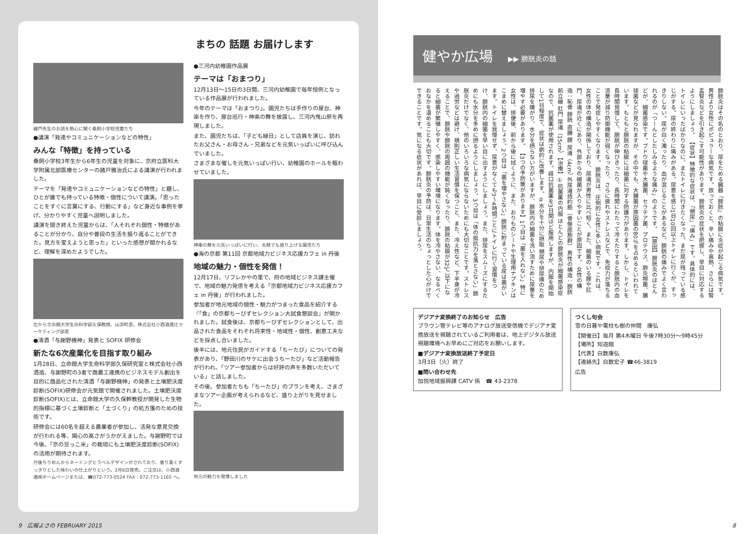まちの 話題 お届けします
諸戸先生のお話を熱心に聞く桑飼小学校児童たち
●講演「発達やコミュニケーションなどの特性」
みんな「特徴」を持っている
桑飼小学校3年生から6年生の児童を対象に、京府立医科大学附属北部医療センターの諸戸雅治氏による講演が行われました。
テーマを「発達やコミュニケーションなどの特性」と題し、ひとが誰でも持っている特徴・個性について講演。「思ったことをすぐに言葉にする、行動にする」など身近な事例を挙げ、分かりやすく児童へ説明しました。
講演を聞き終えた児童からは、「人それぞれ個性・特徴があることが分かり、自分や普段の生活を振り返ることができた。見方を変えようと思った」といった感想が聞かれるなど、理解を深めたようでした。
左から立命館大学生命科学部久保教授、山添町長、株式会社小西酒造辻マーケティング部長
●清酒「与謝野機神」発表と SOFIX 研修会
新たな6次産業化を目指す取り組み
1月28日、立命館大学生命科学部久保研究室と株式会社小西酒造、与謝野町の3者で商農工連携のビジネスモデル創出を目的に商品化された清酒「与謝野機神」の発表と土壌肥沃度診断(SOFIX)研修会が元気館で開催されました。土壌肥沃度診断(SOFIX)とは、立命館大学の久保幹教授が開発した生物的指標に基づく土壌診断と「土づくり」の処方箋のための技術です。
研修会には60名を超える農業者が参加し、活発な意見交換が行われる等、関心の高さがうかがえました。与謝野町では今後、「京の豆っこ米」の栽培にも土壌肥沃度診断(SOFIX)の活用が期待されます。
丹後ちりめんからネーミングとラベルデザインがされており、香り高くすっきりとした味わいの仕上がりという。2月6日発売。ご注文は、小西酒造㈱ホームページまたは、☎072-773-0524 FAX：072-773-1165 へ。
●三河内幼稚園作品展
テーマは「おまつり」
12月13日～15日の3日間、三河内幼稚園で毎年恒例となっている作品展が行われました。
今年のテーマは「おまつり」。園児たちは手作りの屋台、神楽を作り、屋台巡行・神楽の舞を披露し、三河内曳山祭を再現しました。
また、園児たちは、「子ども縁日」として店員を演じ、訪れたお父さん・お母さん・兄弟などを元気いっぱいに呼び込んでいました。
さまざまな催しを元気いっぱい行い、幼稚園のホールを賑わせていました。
神楽の舞を元気いっぱいに行い、太鼓でも盛り上げる園児たち
●海の京都 第11回 京都地域力ビジネス応援カフェ in 丹後
地域の魅力・個性を発信！
12月17日、リフレかやの里で、府の地域ビジネス課主催で、地域の魅力発信を考える「京都地域力ビジネス応援カフェ in 丹後」が行われました。
参加者が地元地域の個性・魅力がつまった食品を紹介する『「食」の京都ちーびずセレクション大試食懇談会』が開かれました。試食後は、京都ちーびずセレクションとして、出品された食品をそれぞれ将来性・地域性・個性、創意工夫などを採点し合いました。
後半には、地元住民がガイドする「ちーたび」についての発表があり、「野田川のサケに出会うちーたび」など活動報告が行われ、「ツアー参加者からは好評の声を多数いただいている」と話しました。
その後、参加者たちも「ちーたび」のプランを考え、さまざまなツアー企画が考えられるなど、盛り上がりを見せました。
地元の魅力を発信しました
9　広報よさの FEBRUARY 2015
健やか広場 ▶▶ 膀胱炎の話
膀胱炎はその名のとおり、尿をためる臓器「膀胱」の粘膜に炎症が起こる病気です。男性より女性にポピュラーな病気です。放っておくと、辛い痛みや高熱、さらには腎盂腎炎などを引き起こす可能性があります。膀胱炎の症状を把握し、早目に対応するようにしましょう。 【症状】特徴的な症状は、「頻尿」「痛み」です。具体的には、トイレにいったばかりなのに、またトイレに行きたくなった。まだ尿が残っている感じがする。尿の終わりに痛みがある。尿意を感じ1日10回以上トイレに行くが、すっきりしない。尿が白く濁ったり、血が混じることがあるなど。膀胱の痛みでよく言われるのが「つーんとしたしみるような痛み」のようです。 【原因】膀胱炎のほとんどが、細菌感染です。ブドウ球菌や大腸菌、セラチア菌、プロテウス、肺炎桿菌、腸球菌などが見られますが、その中でも、大腸菌が原因菌の80％を占めるといわれています。もともと膀胱の粘膜には細菌に対する防護力があります。しかし、トイレを長時間我慢して、膀胱が伸びきったり、長時間にわたって冷えたりすると膀胱内の血流量が減り防御機能が弱くなったり、さらに疲れやストレスなどで、免疫力が落ちることで発症しやすくなります。 膀胱炎は、圧倒的に女性に多い病気です。これは、女性の体の構造が関係しており、尿道が男性に比べ短く、また、細菌のいる膣や肛門、尿道が近くにあり、外部からの細菌が入りやすいことが原因です。 女性の構造：恥骨 膀胱 直腸 膣 尿道（4cm） 外尿道括約筋（骨盤底筋群） 男性の構造：膀胱 前立線 肛門 尿道（15cm） 【治療】①抗菌薬の内服 ほとんどの膀胱炎が細菌感染症なので、抗菌薬が使用されます。経口抗菌薬を3日間ほど服用しますが、内服を開始して1日程度で、症状は劇的に改善します。②水分を十分に摂取 頻尿や排尿痛のため排尿を嫌がり、水分を摂らない方がいますが、膀胱内の細菌を洗い流すために尿量を増やす必要があります。 【3つの予防策があります】1つ目は「菌を入れない」特に女性は、排便後、前から後に拭くように、また、おりものシートや生理用ナプキンはこまめに替えましょう。2つ目は「菌を増やさない」膀胱に貯まっている尿は菌がいます。トイレを我慢せず、尿意がなくても3～4時間ごとにトイレに行く習慣をつけ、膀胱内の細菌を早い目に出すようにしましょう。また、排尿をスムーズにするためにも水分を多めに摂るようにしましょう。3つ目は「体の抵抗力を落とさない」膀胱炎だけでなく、他のいろいろな病気にならないためにも大切なことです。ストレスや過労などは避け、規則正しい生活習慣を保つこと、また、冷え性など、下半身が冷えることで、膀胱や膀胱の周囲の機能が鈍くなったり、膀胱の粘膜が32℃以下になると細菌が繁殖しやすく、感染しやすい環境になります。体を冷やさない、なるべくおなかを温めることも大切です。膀胱炎の予防は、日常生活のちょっとした心がけでできることです。気になる症状があれば、早目に受診しましょう。
デジアナ変換終了のお知らせ　広告
ブラウン管テレビ等のアナログ放送受信機でデジアナ変換放送を視聴されているご利用者は、地上デジタル放送視聴環境へお早めにご対応をお願いします。
■デジアナ変換放送終了予定日
3月3日（火）終了
■問い合わせ先
加悦地域振興課 CATV 係　☎ 43-2378
つくし句会
雪の日暮や電柱も樹の仲間　康弘
【開催日】毎月 第4木曜日 午後7時30分～9時45分
【場所】知遊館
【代表】白数康弘
【連絡先】白数宏子 ☎46-3819
広告
8